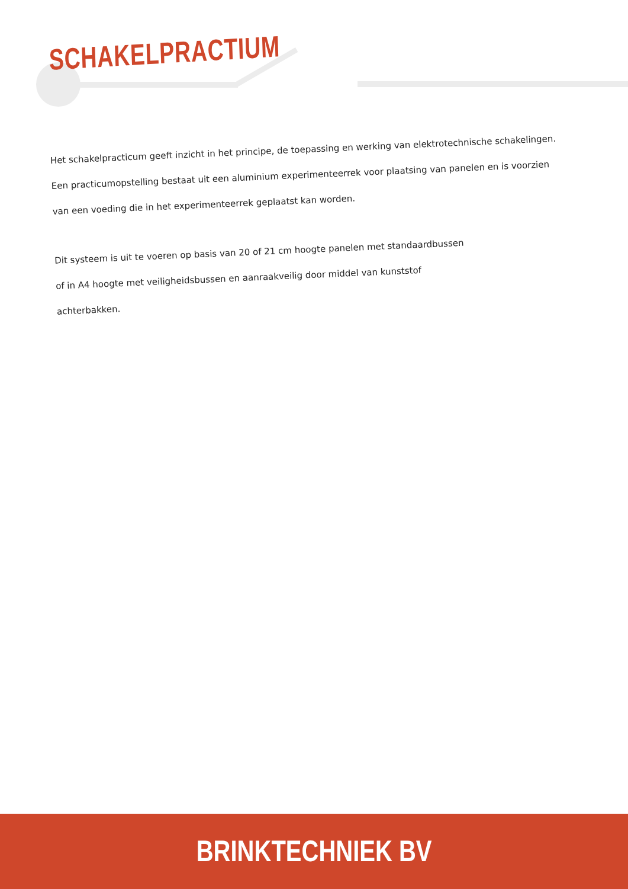SCHAKELPRACTIUM
Het schakelpracticum geeft inzicht in het principe, de toepassing en werking van elektrotechnische schakelingen.
Een practicumopstelling bestaat uit een aluminium experimenteerrek voor plaatsing van panelen en is voorzien
van een voeding die in het experimenteerrek geplaatst kan worden.
Dit systeem is uit te voeren op basis van 20 of 21 cm hoogte panelen met standaardbussen
of in A4 hoogte met veiligheidsbussen en aanraakveilig door middel van kunststof
achterbakken.
BRINKTECHNIEK BV